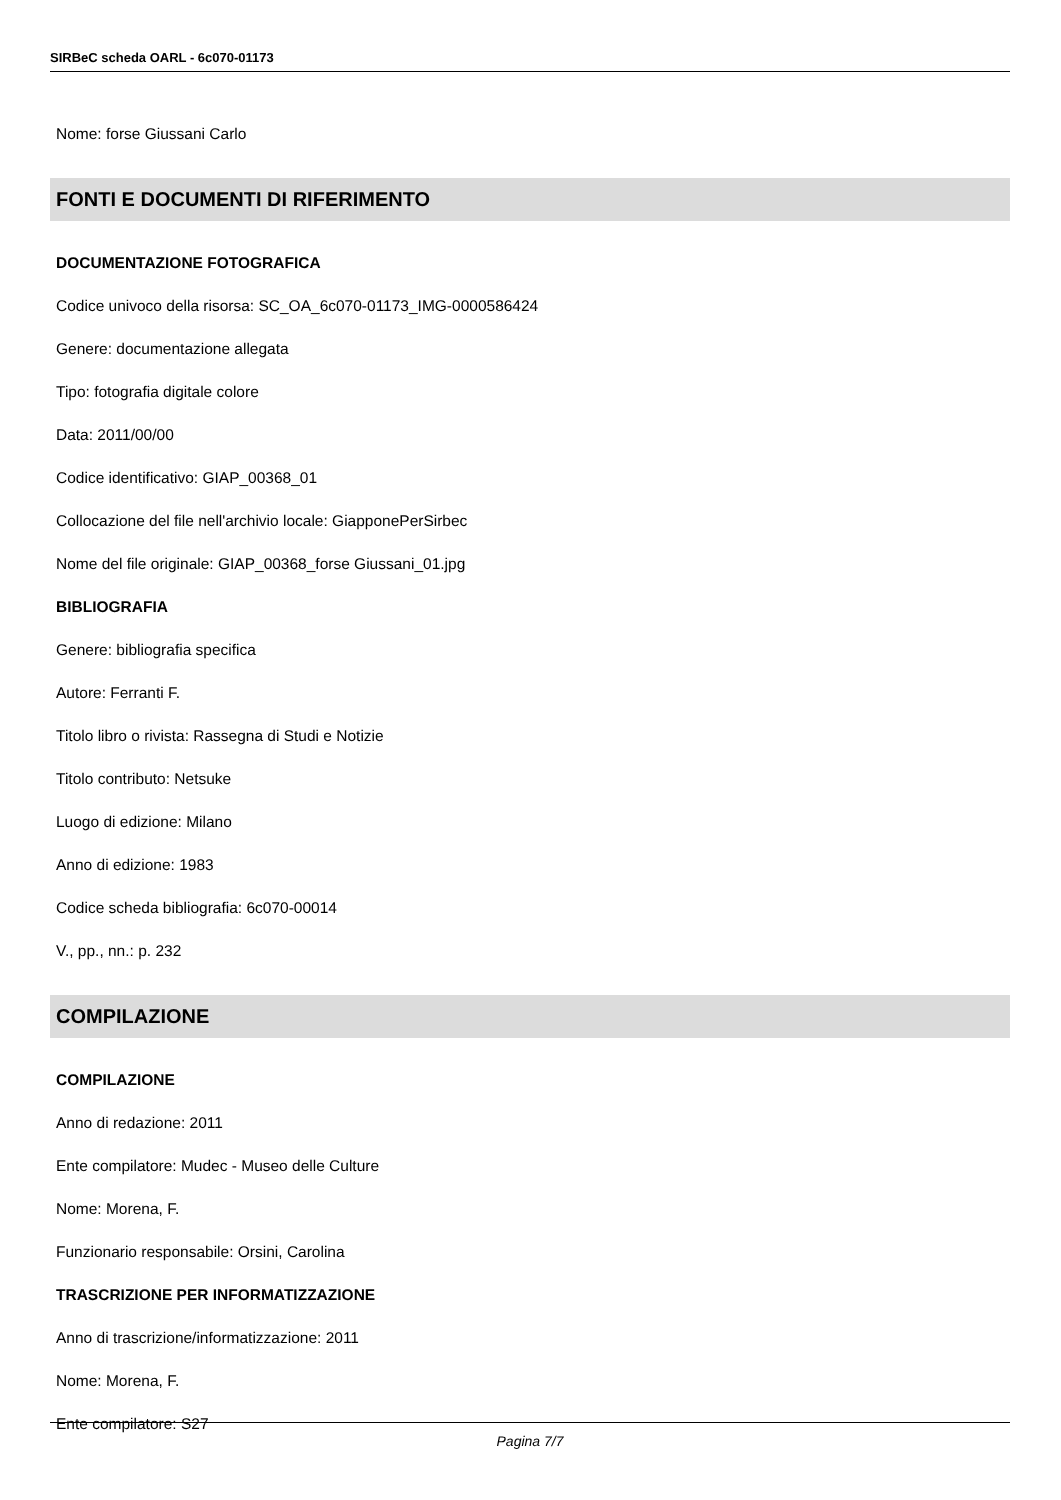SIRBeC scheda OARL - 6c070-01173
Nome: forse Giussani Carlo
FONTI E DOCUMENTI DI RIFERIMENTO
DOCUMENTAZIONE FOTOGRAFICA
Codice univoco della risorsa: SC_OA_6c070-01173_IMG-0000586424
Genere: documentazione allegata
Tipo: fotografia digitale colore
Data: 2011/00/00
Codice identificativo: GIAP_00368_01
Collocazione del file nell'archivio locale: GiapponePerSirbec
Nome del file originale: GIAP_00368_forse Giussani_01.jpg
BIBLIOGRAFIA
Genere: bibliografia specifica
Autore: Ferranti F.
Titolo libro o rivista: Rassegna di Studi e Notizie
Titolo contributo: Netsuke
Luogo di edizione: Milano
Anno di edizione: 1983
Codice scheda bibliografia: 6c070-00014
V., pp., nn.: p. 232
COMPILAZIONE
COMPILAZIONE
Anno di redazione: 2011
Ente compilatore: Mudec - Museo delle Culture
Nome: Morena, F.
Funzionario responsabile: Orsini, Carolina
TRASCRIZIONE PER INFORMATIZZAZIONE
Anno di trascrizione/informatizzazione: 2011
Nome: Morena, F.
Ente compilatore: S27
Pagina 7/7